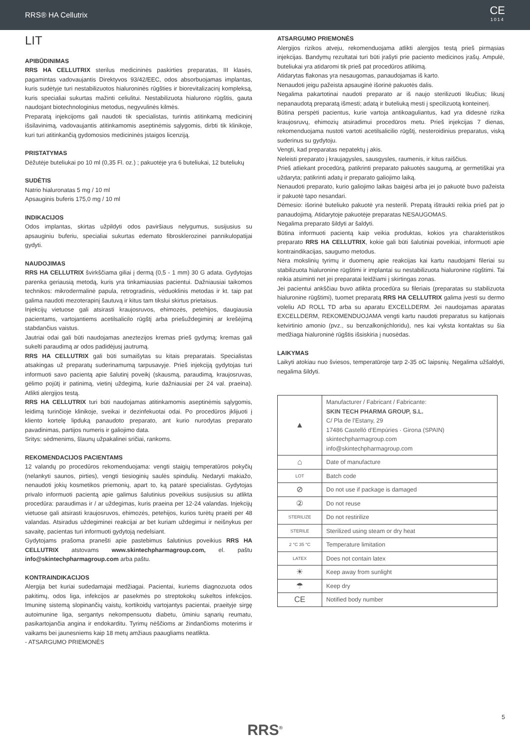RRS® HA Cellutrix CE
1014
LIT
APIBŪDINIMAS
RRS HA CELLUTRIX sterilus medicininės paskirties preparatas, III klasės, pagamintas vadovaujantis Direktyvos 93/42/EEC, odos absorbuojamas implantas, kuris sudėtyje turi nestabilizuotos hialuroninės rūgšties ir biorevitalizacinį kompleksą, kuris specialiai sukurtas mažinti celiulitui. Nestabilizuota hialurono rūgštis, gauta naudojant biotechnologinius metodus, negyvulinės kilmės.
Preparatą injekcijoms gali naudoti tik specialistas, turintis atitinkamą medicininį išsilavinimą, vadovaujantis atitinkamomis aseptinėmis sąlygomis, dirbti tik klinikoje, kuri turi atitinkančią gydomosios medicininės įstaigos licenziją.
PRISTATYMAS
Dėžutėje buteliukai po 10 ml (0,35 Fl. oz.) ; pakuotėje yra 6 buteliukai, 12 buteliukų
SUDĖTIS
Natrio hialuronatas 5 mg / 10 ml
Apsauginis buferis 175,0 mg / 10 ml
INDIKACIJOS
Odos implantas, skirtas užpildyti odos paviršiaus nelygumus, susijusius su apsauginiu buferiu, specialiai sukurtas edemato fibrosklerozinei pannikulopatijai gydyti.
NAUDOJIMAS
RRS HA CELLUTRIX švirkščiama giliai į dermą (0,5 - 1 mm) 30 G adata. Gydytojas parenka geriausią metodą, kuris yra tinkamiausias pacientui. Dažniausiai taikomos technikos: mikrodermalinė papula, retrogradinis, vėduoklinis metodas ir kt. taip pat galima naudoti mezoterapinį šautuvą ir kitus tam tikslui skirtus prietaisus.
Injekcijų vietuose gali atsirasti kraujosruvos, ehimozės, petehijos, daugiausia pacientams, vartojantiems acetilsalicilo rūgštį arba priešuždegiminį ar krešėjimą stabdančius vaistus.
Jautriai odai gali būti naudojamas aneztezijos kremas prieš gydymą; kremas gali sukelti paraudimą ar odos padidėjusį jautrumą.
RRS HA CELLUTRIX gali būti sumaišytas su kitais preparatais. Specialistas atsakingas už preparatų suderinamumą tarpusavyje. Prieš injekciją gydytojas turi informuoti savo pacientą apie šalutinį poveikį (skausmą, paraudimą, kraujosruvas, gėlimo pojūtį ir patinimą, vietinį uždegimą, kurie dažniausiai per 24 val. praeina). Atlikti alergijos testą.
RRS HA CELLUTRIX turi būti naudojamas atitinkamomis aseptinėmis sąlygomis, leidimą turinčioje klinikoje, sveikai ir dezinfekuotai odai. Po procedūros įklijuoti į kliento kortelę lipduką panaudoto preparato, ant kurio nurodytas preparato pavadinimas, partijos numeris ir galiojimo data.
Sritys: sėdmenims, šlaunų užpakalinei sričiai, rankoms.
REKOMENDACIJOS PACIENTAMS
12 valandų po procedūros rekomenduojama: vengti staigių temperatūros pokyčių (nelankyti saunos, pirties), vengti tiesioginių saulės spindulių. Nedaryti makiažo, nenaudoti jokių kosmetikos priemonių, apart to, ką patarė specialistas. Gydytojas privalo informuoti pacientą apie galimus šalutinius poveikius susijusius su atlikta procedūra: paraudimas ir / ar uždegimas, kuris praeina per 12-24 valandas. Injekcijų vietuose gali atsirasti kraujosruvos, ehimozės, petehijos, kurios turėtų praeiti per 48 valandas. Atsiradus uždegiminei reakcijai ar bet kuriam uždegimui ir neišnykus per savaitę, pacientas turi informuoti gydytoją nedelsiant.
Gydytojams prašoma pranešti apie pastebimus šalutinius poveikius RRS HA CELLUTRIX atstovams www.skintechpharmagroup.com, el. paštu info@skintechpharmagroup.com arba paštu.
KONTRAINDIKACIJOS
Alergija bet kuriai sudedamajai medžiagai. Pacientai, kuriems diagnozuota odos pakitimų, odos liga, infekcijos ar pasekmės po streptokokų sukeltos infekcijos. Imuninę sistemą slopinančių vaistų, kortikoidų vartojantys pacientai, praeityje sirgę autoimunine liga, sergantys nekompensuotu diabetu, ūminiu sąnarių reumatu, pasikartojančia angina ir endokarditu. Tyrimų nėščioms ar žindančioms moterims ir vaikams bei jaunesniems kaip 18 metų amžiaus paaugliams neatlikta.
- ATSARGUMO PRIEMONĖS
ATSARGUMO PRIEMONĖS
Alergijos rizikos atveju, rekomenduojama atlikti alergijos testą prieš pirmąsias injekcijas. Bandymų rezultatai turi būti įrašyti prie paciento medicinos įrašų. Ampulė, buteliukai yra atidaromi tik prieš pat procedūros atlikimą.
Atidarytas flakonas yra nesaugomas, panaudojamas iš karto.
Nenaudoti jeigu pažeista apsauginė išorinė pakuotės dalis.
Negalima pakartotinai naudoti preparato ar iš naujo sterilizuoti likučius; likusį nepanaudotą preparatą išmesti; adatą ir buteliuką mesti į specilizuotą konteinerį.
Būtina perspėti pacientus, kurie vartoja antikoaguliantus, kad yra didesnė rizika kraujosruvų, ehimozių atsiradimui procedūros metu. Prieš injekcijas 7 dienas, rekomenduojama nustoti vartoti acetilsalicilio rūgštį, nesteroidinius preparatus, viską suderinus su gydytoju.
Vengti, kad preparatas nepatektų į akis.
Neleisti preparato į kraujagysles, sausgysles, raumenis, ir kitus raiščius.
Prieš atliekant procedūrą, patikrinti preparato pakuotės saugumą, ar germetiškai yra uždaryta; patikrinti adatų ir preparato galiojimo laiką.
Nenaudoti preparato, kurio galiojimo laikas baigėsi arba jei jo pakuotė buvo pažeista ir pakuotė tapo nesandari.
Dėmesio: išorinė buteliuko pakuotė yra nesterili. Prepatą ištraukti reikia prieš pat jo panaudojimą. Atidarytoje pakuotėje preparatas NESAUGOMAS.
Negalima preparato šildyti ar šaldyti.
Būtina informuoti pacientą kaip veikia produktas, kokios yra charakteristikos preparato RRS HA CELLUTRIX, kokie gali būti šalutiniai poveikiai, informuoti apie kontraindikacijas, saugumo metodus.
Nėra mokslinių tyrimų ir duomenų apie reakcijas kai kartu naudojami fileriai su stabilizuota hialuronine rūgštimi ir implantai su nestabilizuota hialuronine rūgštimi. Tai reikia atsiminti net jei preparatai leidžiami į skirtingas zonas.
Jei pacientui ankščiau buvo atlikta procedūra su fileriais (preparatas su stabilizuota hialuronine rūgštimi), tuomet preparatą RRS HA CELLUTRIX galima įvesti su dermo voleliu AD ROLL TD arba su aparatu EXCELLDERM. Jei naudojamas aparatas EXCELLDERM, REKOMENDUOJAMA vengti kartu naudoti preparatus su katijonais ketvirtinio amonio (pvz., su benzalkonijchloridu), nes kai vyksta kontaktas su šia medžiaga hialuroninė rūgštis išsiskiria į nuosėdas.
LAIKYMAS
Laikyti atokiau nuo šviesos, temperatūroje tarp 2-35 oC laipsnių. Negalima užšaldyti, negalima šildyti.
| ▲ | Manufacturer / Fabricant / Fabricante: SKIN TECH PHARMA GROUP, S.L. C/ Pla de l’Estany, 29 17486 Castelló d’Empúries · Girona (SPAIN) skintechpharmagroup.com info@skintechpharmagroup.com |
| ⌂ | Date of manufacture |
| LOT | Batch code |
| ⊘ | Do not use if package is damaged |
| ② | Do not reuse |
| STERILIZE | Do not restirilize |
| STERILE | Sterilized using steam or dry heat |
| 2 °C 35 °C | Temperature limitation |
| LATEX | Does not contain latex |
| ☀ | Keep away from sunlight |
| ☂ | Keep dry |
| CE | Notified body number |
5
RRS<sup>®</sup>